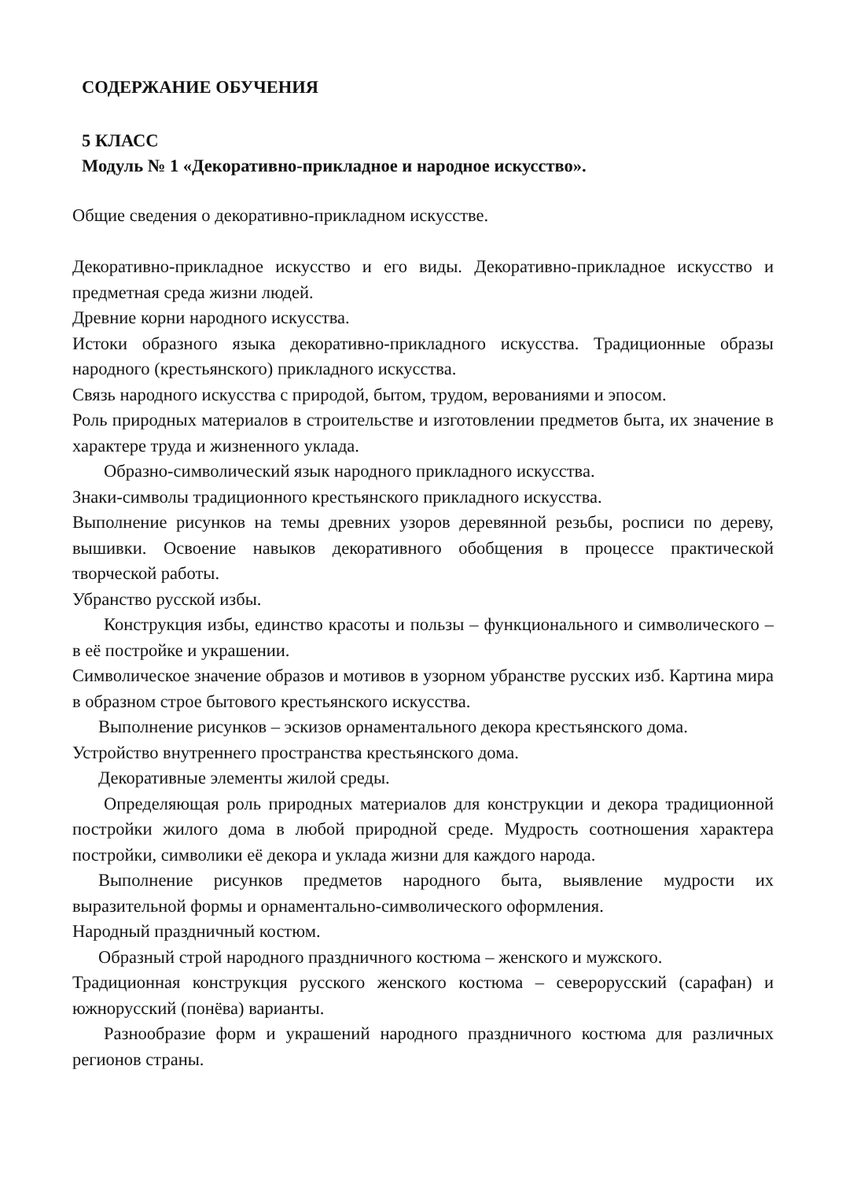СОДЕРЖАНИЕ ОБУЧЕНИЯ
5 КЛАСС
Модуль № 1 «Декоративно-прикладное и народное искусство».
Общие сведения о декоративно-прикладном искусстве.
Декоративно-прикладное искусство и его виды. Декоративно-прикладное искусство и предметная среда жизни людей.
Древние корни народного искусства.
Истоки образного языка декоративно-прикладного искусства. Традиционные образы народного (крестьянского) прикладного искусства.
Связь народного искусства с природой, бытом, трудом, верованиями и эпосом.
Роль природных материалов в строительстве и изготовлении предметов быта, их значение в характере труда и жизненного уклада.
Образно-символический язык народного прикладного искусства.
Знаки-символы традиционного крестьянского прикладного искусства.
Выполнение рисунков на темы древних узоров деревянной резьбы, росписи по дереву, вышивки. Освоение навыков декоративного обобщения в процессе практической творческой работы.
Убранство русской избы.
Конструкция избы, единство красоты и пользы – функционального и символического – в её постройке и украшении.
Символическое значение образов и мотивов в узорном убранстве русских изб. Картина мира в образном строе бытового крестьянского искусства.
Выполнение рисунков – эскизов орнаментального декора крестьянского дома.
Устройство внутреннего пространства крестьянского дома.
Декоративные элементы жилой среды.
Определяющая роль природных материалов для конструкции и декора традиционной постройки жилого дома в любой природной среде. Мудрость соотношения характера постройки, символики её декора и уклада жизни для каждого народа.
Выполнение рисунков предметов народного быта, выявление мудрости их выразительной формы и орнаментально-символического оформления.
Народный праздничный костюм.
Образный строй народного праздничного костюма – женского и мужского.
Традиционная конструкция русского женского костюма – северорусский (сарафан) и южнорусский (понёва) варианты.
Разнообразие форм и украшений народного праздничного костюма для различных регионов страны.